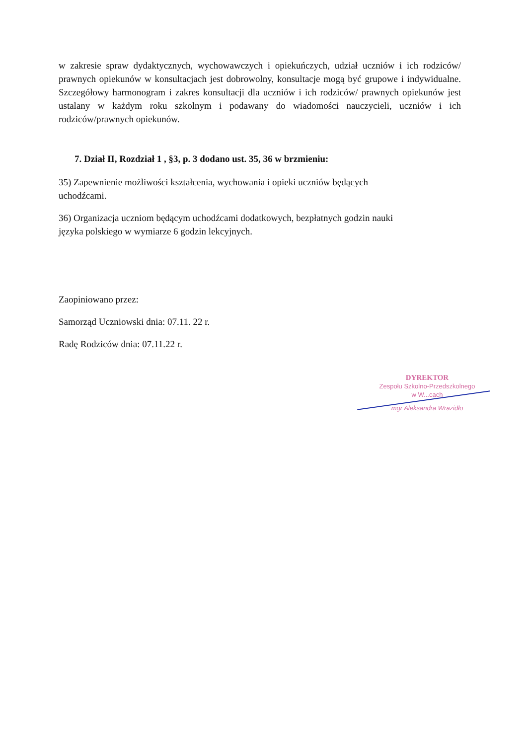w zakresie spraw dydaktycznych, wychowawczych i opiekuńczych, udział uczniów i ich rodziców/ prawnych opiekunów w konsultacjach jest dobrowolny, konsultacje mogą być grupowe i indywidualne. Szczegółowy harmonogram i zakres konsultacji dla uczniów i ich rodziców/ prawnych opiekunów jest ustalany w każdym roku szkolnym i podawany do wiadomości nauczycieli, uczniów i ich rodziców/prawnych opiekunów.
7. Dział II, Rozdział 1 , §3, p. 3 dodano ust. 35, 36 w brzmieniu:
35) Zapewnienie możliwości kształcenia, wychowania i opieki uczniów będących
uchodźcami.
36) Organizacja uczniom będącym uchodźcami dodatkowych, bezpłatnych godzin nauki
języka polskiego w wymiarze 6 godzin lekcyjnych.
Zaopiniowano przez:
Samorząd Uczniowski dnia: 07.11. 22 r.
Radę Rodziców dnia: 07.11.22 r.
DYREKTOR
Zespołu Szkolno-Przedszkolnego
w W...cach
mgr Aleksandra Wrazidło